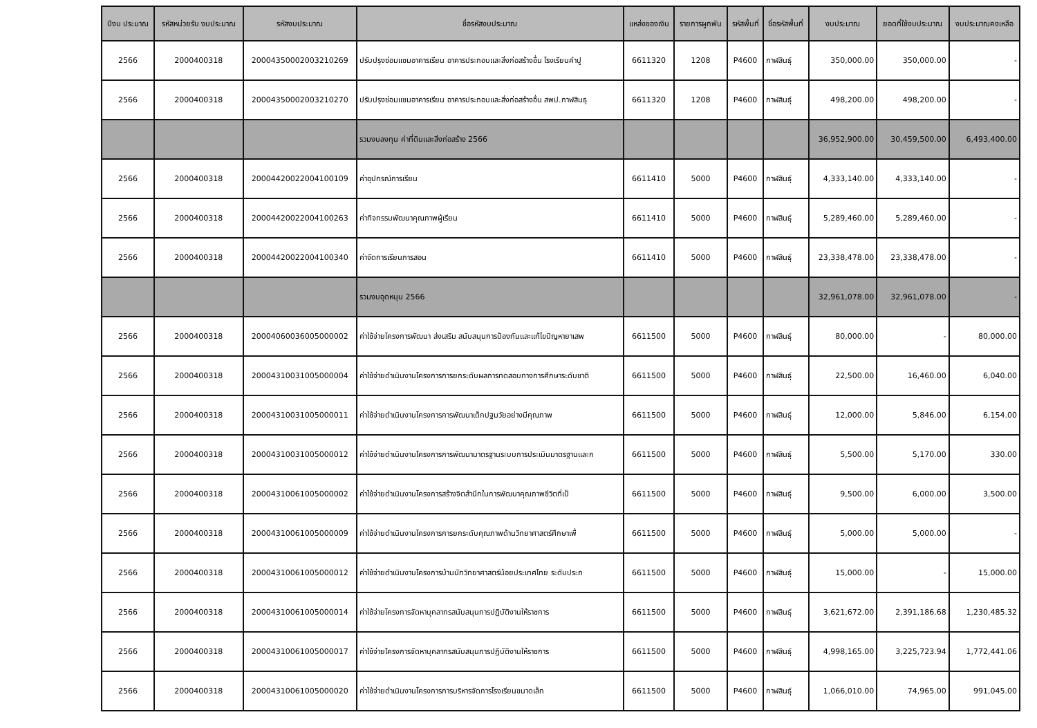| ปีงบ ประมาณ | รหัสหน่วยรับ งบประมาณ | รหัสงบประมาณ | ชื่อรหัสงบประมาณ | แหล่งของเงิน | รายการผูกพัน | รหัสพื้นที่ | ชื่อรหัสพื้นที่ | งบประมาณ | ยอดที่ใช้งบประมาณ | งบประมาณคงเหลือ |
| --- | --- | --- | --- | --- | --- | --- | --- | --- | --- | --- |
| 2566 | 2000400318 | 20004350002003210269 | ปรับปรุงซ่อมแซมอาคารเรียน อาคารประกอบและสิ่งก่อสร้างอื่น โรงเรียนคำปู | 6611320 | 1208 | P4600 | กาฬสินธุ์ | 350,000.00 | 350,000.00 | - |
| 2566 | 2000400318 | 20004350002003210270 | ปรับปรุงซ่อมแซมอาคารเรียน อาคารประกอบและสิ่งก่อสร้างอื่น สพป.กาฬสินธุ | 6611320 | 1208 | P4600 | กาฬสินธุ์ | 498,200.00 | 498,200.00 | - |
| | | | รวมงบลงทุน ค่าที่ดินและสิ่งก่อสร้าง 2566 | | | | | 36,952,900.00 | 30,459,500.00 | 6,493,400.00 |
| 2566 | 2000400318 | 20004420022004100109 | ค่าอุปกรณ์การเรียน | 6611410 | 5000 | P4600 | กาฬสินธุ์ | 4,333,140.00 | 4,333,140.00 | - |
| 2566 | 2000400318 | 20004420022004100263 | ค่ากิจกรรมพัฒนาคุณภาพผู้เรียน | 6611410 | 5000 | P4600 | กาฬสินธุ์ | 5,289,460.00 | 5,289,460.00 | - |
| 2566 | 2000400318 | 20004420022004100340 | ค่าจัดการเรียนการสอน | 6611410 | 5000 | P4600 | กาฬสินธุ์ | 23,338,478.00 | 23,338,478.00 | - |
| | | | รวมงบอุดหนุน 2566 | | | | | 32,961,078.00 | 32,961,078.00 | - |
| 2566 | 2000400318 | 20004060036005000002 | ค่าใช้จ่ายโครงการพัฒนา ส่งเสริม สนับสนุนการป้องกันและแก้ไขปัญหายาเสพ | 6611500 | 5000 | P4600 | กาฬสินธุ์ | 80,000.00 | - | 80,000.00 |
| 2566 | 2000400318 | 20004310031005000004 | ค่าใช้จ่ายดำเนินงานโครงการการยกระดับผลการทดสอบทางการศึกษาระดับชาติ | 6611500 | 5000 | P4600 | กาฬสินธุ์ | 22,500.00 | 16,460.00 | 6,040.00 |
| 2566 | 2000400318 | 20004310031005000011 | ค่าใช้จ่ายดำเนินงานโครงการการพัฒนาเด็กปฐมวัยอย่างมีคุณภาพ | 6611500 | 5000 | P4600 | กาฬสินธุ์ | 12,000.00 | 5,846.00 | 6,154.00 |
| 2566 | 2000400318 | 20004310031005000012 | ค่าใช้จ่ายดำเนินงานโครงการการพัฒนามาตรฐานระบบการประเมินมาตรฐานและก | 6611500 | 5000 | P4600 | กาฬสินธุ์ | 5,500.00 | 5,170.00 | 330.00 |
| 2566 | 2000400318 | 20004310061005000002 | ค่าใช้จ่ายดำเนินงานโครงการสร้างจิตสำนึกในการพัฒนาคุณภาพชีวิตที่เป็ | 6611500 | 5000 | P4600 | กาฬสินธุ์ | 9,500.00 | 6,000.00 | 3,500.00 |
| 2566 | 2000400318 | 20004310061005000009 | ค่าใช้จ่ายดำเนินงานโครงการการยกระดับคุณภาพด้านวิทยาศาสตร์ศึกษาเพื่ | 6611500 | 5000 | P4600 | กาฬสินธุ์ | 5,000.00 | 5,000.00 | - |
| 2566 | 2000400318 | 20004310061005000012 | ค่าใช้จ่ายดำเนินงานโครงการบ้านนักวิทยาศาสตร์น้อยประเทศไทย ระดับประถ | 6611500 | 5000 | P4600 | กาฬสินธุ์ | 15,000.00 | - | 15,000.00 |
| 2566 | 2000400318 | 20004310061005000014 | ค่าใช้จ่ายโครงการจัดหาบุคลากรสนับสนุนการปฏิบัติงานให้ราชการ | 6611500 | 5000 | P4600 | กาฬสินธุ์ | 3,621,672.00 | 2,391,186.68 | 1,230,485.32 |
| 2566 | 2000400318 | 20004310061005000017 | ค่าใช้จ่ายโครงการจัดหาบุคลากรสนับสนุนการปฏิบัติงานให้ราชการ | 6611500 | 5000 | P4600 | กาฬสินธุ์ | 4,998,165.00 | 3,225,723.94 | 1,772,441.06 |
| 2566 | 2000400318 | 20004310061005000020 | ค่าใช้จ่ายดำเนินงานโครงการการบริหารจัดการโรงเรียนขนาดเล็ก | 6611500 | 5000 | P4600 | กาฬสินธุ์ | 1,066,010.00 | 74,965.00 | 991,045.00 |